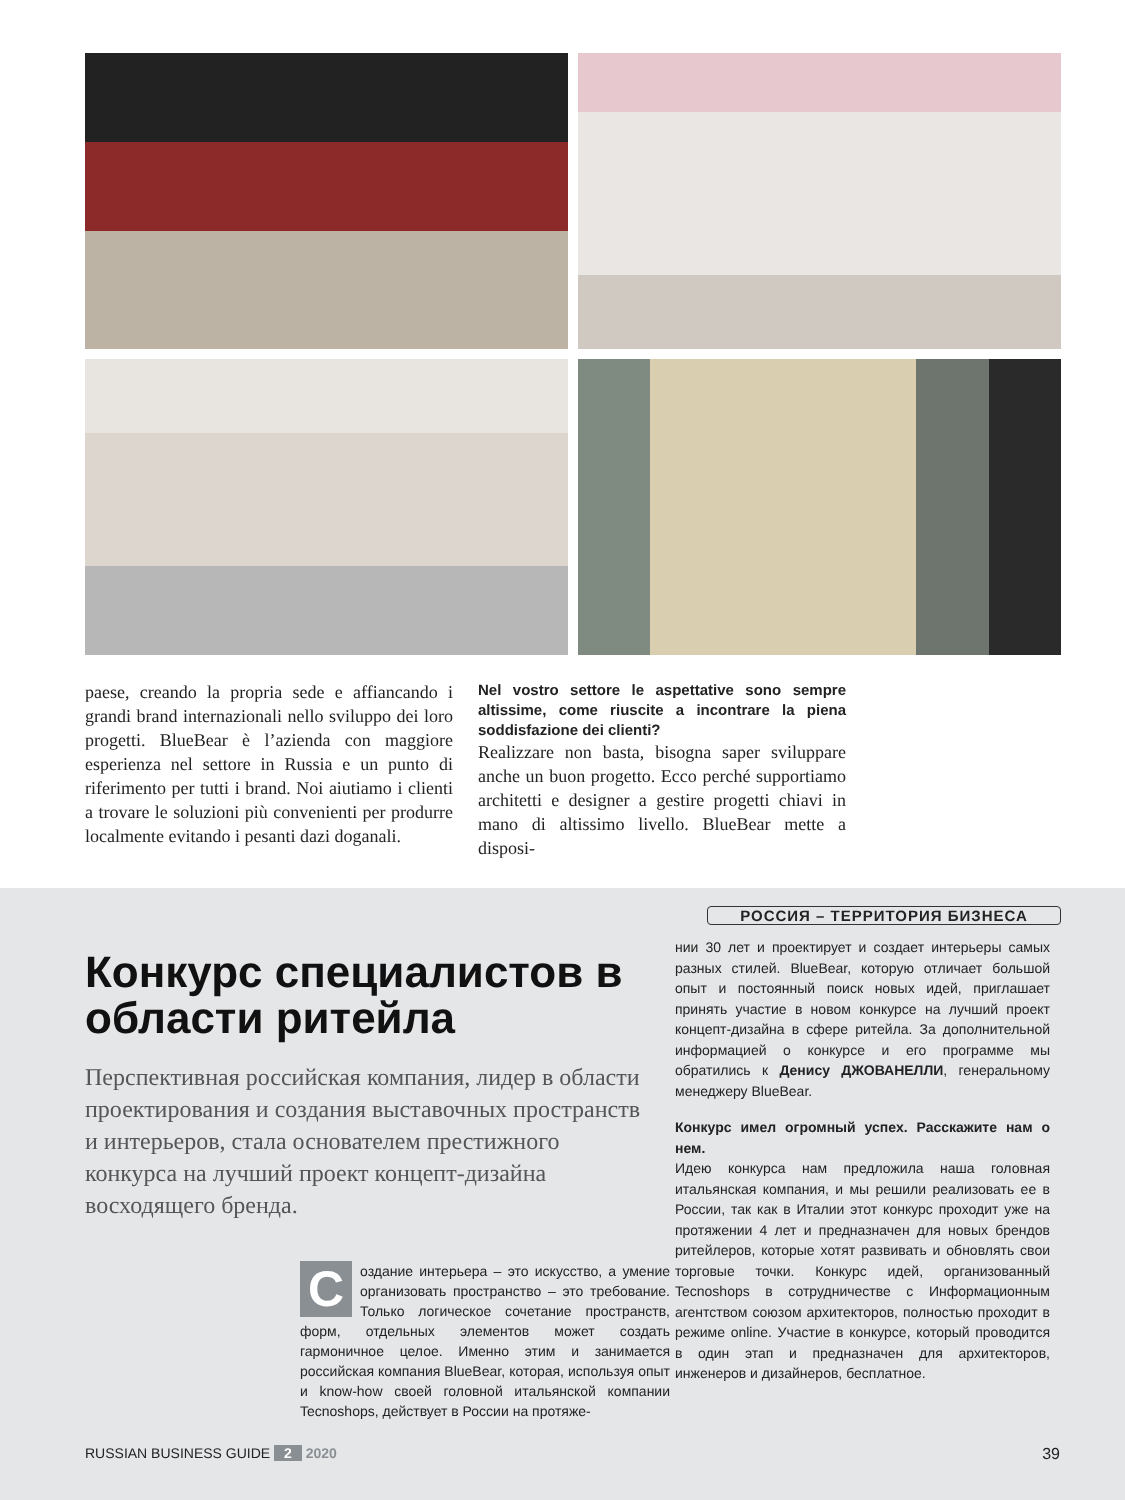paese, creando la propria sede e affiancando i grandi brand internazionali nello sviluppo dei loro progetti. BlueBear è l’azienda con maggiore esperienza nel settore in Russia e un punto di riferimento per tutti i brand. Noi aiutiamo i clienti a trovare le soluzioni più convenienti per produrre localmente evitando i pesanti dazi doganali.
Nel vostro settore le aspettative sono sempre altissime, come riuscite a incontrare la piena soddisfazione dei clienti?
Realizzare non basta, bisogna saper sviluppare anche un buon progetto. Ecco perché supportiamo architetti e designer a gestire progetti chiavi in mano di altissimo livello. BlueBear mette a disposi-
РОССИЯ – ТЕРРИТОРИЯ БИЗНЕСА
Конкурс специалистов в области ритейла
Перспективная российская компания, лидер в области проектирования и создания выставочных пространств и интерьеров, стала основателем престижного конкурса на лучший проект концепт-дизайна восходящего бренда.
Создание интерьера – это искусство, а умение организовать пространство – это требование. Только логическое сочетание пространств, форм, отдельных элементов может создать гармоничное целое. Именно этим и занимается российская компания BlueBear, которая, используя опыт и know-how своей головной итальянской компании Tecnoshops, действует в России на протяже-
нии 30 лет и проектирует и создает интерьеры самых разных стилей. BlueBear, которую отличает большой опыт и постоянный поиск новых идей, приглашает принять участие в новом конкурсе на лучший проект концепт-дизайна в сфере ритейла. За дополнительной информацией о конкурсе и его программе мы обратились к Денису ДЖОВАНЕЛЛИ, генеральному менеджеру BlueBear.
Конкурс имел огромный успех. Расскажите нам о нем.
Идею конкурса нам предложила наша головная итальянская компания, и мы решили реализовать ее в России, так как в Италии этот конкурс проходит уже на протяжении 4 лет и предназначен для новых брендов ритейлеров, которые хотят развивать и обновлять свои торговые точки. Конкурс идей, организованный Tecnoshops в сотрудничестве с Информационным агентством союзом архитекторов, полностью проходит в режиме online. Участие в конкурсе, который проводится в один этап и предназначен для архитекторов, инженеров и дизайнеров, бесплатное.
RUSSIAN BUSINESS GUIDE 2 2020 39